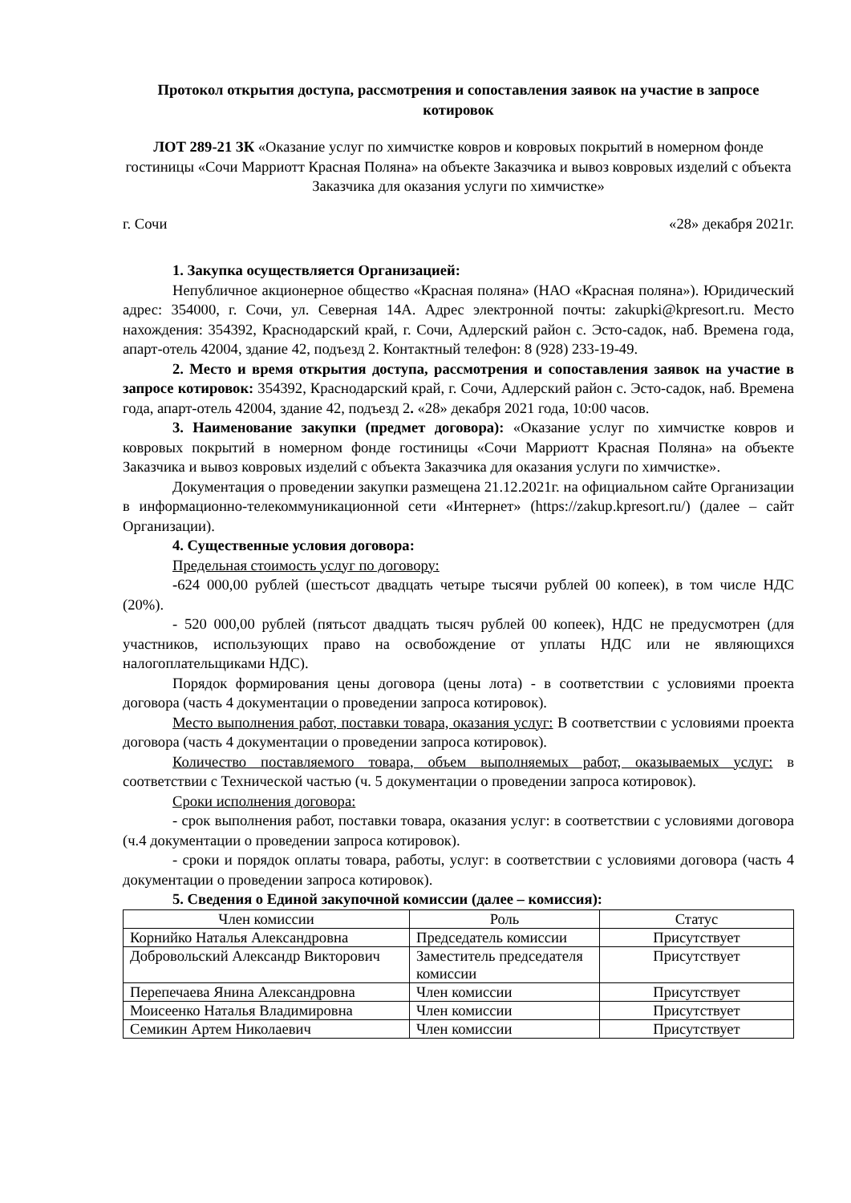Протокол открытия доступа, рассмотрения и сопоставления заявок на участие в запросе котировок
ЛОТ 289-21 ЗК «Оказание услуг по химчистке ковров и ковровых покрытий в номерном фонде гостиницы «Сочи Марриотт Красная Поляна» на объекте Заказчика и вывоз ковровых изделий с объекта Заказчика для оказания услуги по химчистке»
г. Сочи «28» декабря 2021г.
1. Закупка осуществляется Организацией:
Непубличное акционерное общество «Красная поляна» (НАО «Красная поляна»). Юридический адрес: 354000, г. Сочи, ул. Северная 14А. Адрес электронной почты: zakupki@kpresort.ru. Место нахождения: 354392, Краснодарский край, г. Сочи, Адлерский район с. Эсто-садок, наб. Времена года, апарт-отель 42004, здание 42, подъезд 2. Контактный телефон: 8 (928) 233-19-49.
2. Место и время открытия доступа, рассмотрения и сопоставления заявок на участие в запросе котировок: 354392, Краснодарский край, г. Сочи, Адлерский район с. Эсто-садок, наб. Времена года, апарт-отель 42004, здание 42, подъезд 2. «28» декабря 2021 года, 10:00 часов.
3. Наименование закупки (предмет договора): «Оказание услуг по химчистке ковров и ковровых покрытий в номерном фонде гостиницы «Сочи Марриотт Красная Поляна» на объекте Заказчика и вывоз ковровых изделий с объекта Заказчика для оказания услуги по химчистке».
Документация о проведении закупки размещена 21.12.2021г. на официальном сайте Организации в информационно-телекоммуникационной сети «Интернет» (https://zakup.kpresort.ru/) (далее – сайт Организации).
4. Существенные условия договора:
Предельная стоимость услуг по договору:
-624 000,00 рублей (шестьсот двадцать четыре тысячи рублей 00 копеек), в том числе НДС (20%).
- 520 000,00 рублей (пятьсот двадцать тысяч рублей 00 копеек), НДС не предусмотрен (для участников, использующих право на освобождение от уплаты НДС или не являющихся налогоплательщиками НДС).
Порядок формирования цены договора (цены лота) - в соответствии с условиями проекта договора (часть 4 документации о проведении запроса котировок).
Место выполнения работ, поставки товара, оказания услуг: В соответствии с условиями проекта договора (часть 4 документации о проведении запроса котировок).
Количество поставляемого товара, объем выполняемых работ, оказываемых услуг: в соответствии с Технической частью (ч. 5 документации о проведении запроса котировок).
Сроки исполнения договора:
- срок выполнения работ, поставки товара, оказания услуг: в соответствии с условиями договора (ч.4 документации о проведении запроса котировок).
- сроки и порядок оплаты товара, работы, услуг: в соответствии с условиями договора (часть 4 документации о проведении запроса котировок).
5. Сведения о Единой закупочной комиссии (далее – комиссия):
| Член комиссии | Роль | Статус |
| Корнийко Наталья Александровна | Председатель комиссии | Присутствует |
| Добровольский Александр Викторович | Заместитель председателя комиссии | Присутствует |
| Перепечаева Янина Александровна | Член комиссии | Присутствует |
| Моисеенко Наталья Владимировна | Член комиссии | Присутствует |
| Семикин Артем Николаевич | Член комиссии | Присутствует |